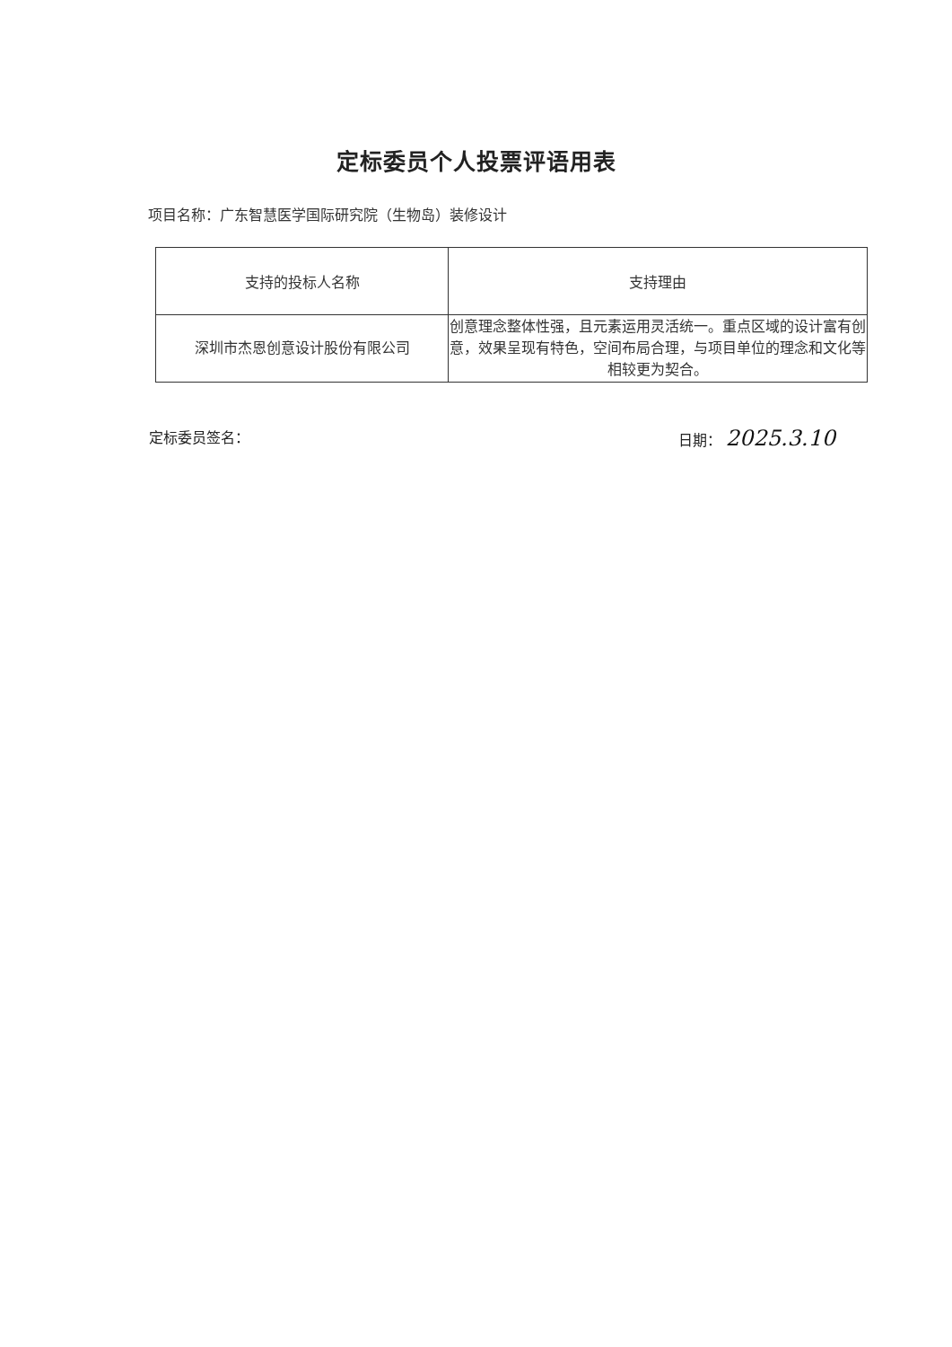定标委员个人投票评语用表
项目名称：广东智慧医学国际研究院（生物岛）装修设计
| 支持的投标人名称 | 支持理由 |
| --- | --- |
| 深圳市杰恩创意设计股份有限公司 | 创意理念整体性强，且元素运用灵活统一。重点区域的设计富有创意，效果呈现有特色，空间布局合理，与项目单位的理念和文化等相较更为契合。 |
定标委员签名： 日期： 2025.3.10